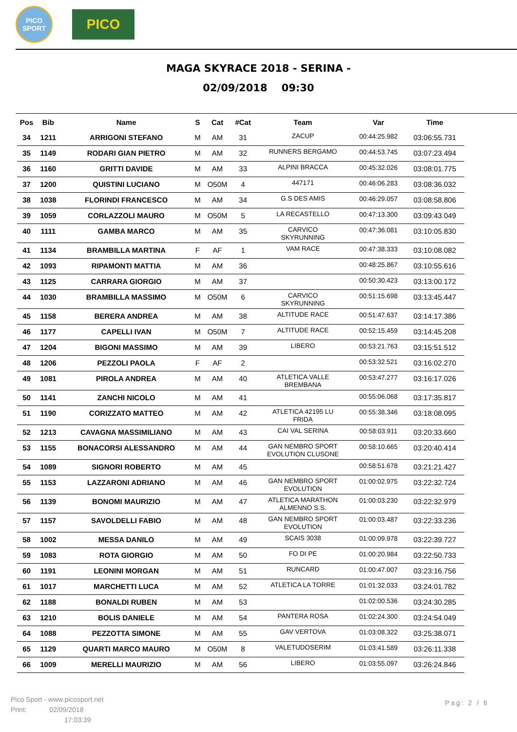PICO
SPORT
PICO
MAGA SKYRACE 2018 - SERINA -
02/09/2018 09:30
| Pos | Bib | Name | S | Cat | #Cat | Team | Var | Time |
| --- | --- | --- | --- | --- | --- | --- | --- | --- |
| 34 | 1211 | ARRIGONI STEFANO | M | AM | 31 | ZACUP | 00:44:25.982 | 03:06:55.731 |
| 35 | 1149 | RODARI GIAN PIETRO | M | AM | 32 | RUNNERS BERGAMO | 00:44:53.745 | 03:07:23.494 |
| 36 | 1160 | GRITTI DAVIDE | M | AM | 33 | ALPINI BRACCA | 00:45:32.026 | 03:08:01.775 |
| 37 | 1200 | QUISTINI LUCIANO | M | O50M | 4 | 447171 | 00:46:06.283 | 03:08:36.032 |
| 38 | 1038 | FLORINDI FRANCESCO | M | AM | 34 | G.S DES AMIS | 00:46:29.057 | 03:08:58.806 |
| 39 | 1059 | CORLAZZOLI MAURO | M | O50M | 5 | LA RECASTELLO | 00:47:13.300 | 03:09:43.049 |
| 40 | 1111 | GAMBA MARCO | M | AM | 35 | CARVICO SKYRUNNING | 00:47:36.081 | 03:10:05.830 |
| 41 | 1134 | BRAMBILLA MARTINA | F | AF | 1 | VAM RACE | 00:47:38.333 | 03:10:08.082 |
| 42 | 1093 | RIPAMONTI MATTIA | M | AM | 36 | | 00:48:25.867 | 03:10:55.616 |
| 43 | 1125 | CARRARA GIORGIO | M | AM | 37 | | 00:50:30.423 | 03:13:00.172 |
| 44 | 1030 | BRAMBILLA MASSIMO | M | O50M | 6 | CARVICO SKYRUNNING | 00:51:15.698 | 03:13:45.447 |
| 45 | 1158 | BERERA ANDREA | M | AM | 38 | ALTITUDE RACE | 00:51:47.637 | 03:14:17.386 |
| 46 | 1177 | CAPELLI IVAN | M | O50M | 7 | ALTITUDE RACE | 00:52:15.459 | 03:14:45.208 |
| 47 | 1204 | BIGONI MASSIMO | M | AM | 39 | LIBERO | 00:53:21.763 | 03:15:51.512 |
| 48 | 1206 | PEZZOLI PAOLA | F | AF | 2 | | 00:53:32.521 | 03:16:02.270 |
| 49 | 1081 | PIROLA ANDREA | M | AM | 40 | ATLETICA VALLE BREMBANA | 00:53:47.277 | 03:16:17.026 |
| 50 | 1141 | ZANCHI NICOLO | M | AM | 41 | | 00:55:06.068 | 03:17:35.817 |
| 51 | 1190 | CORIZZATO MATTEO | M | AM | 42 | ATLETICA 42195 LU FRIDA | 00:55:38.346 | 03:18:08.095 |
| 52 | 1213 | CAVAGNA MASSIMILIANO | M | AM | 43 | CAI VAL SERINA | 00:58:03.911 | 03:20:33.660 |
| 53 | 1155 | BONACORSI ALESSANDRO | M | AM | 44 | GAN NEMBRO SPORT EVOLUTION CLUSONE | 00:58:10.665 | 03:20:40.414 |
| 54 | 1089 | SIGNORI ROBERTO | M | AM | 45 | | 00:58:51.678 | 03:21:21.427 |
| 55 | 1153 | LAZZARONI ADRIANO | M | AM | 46 | GAN NEMBRO SPORT EVOLUTION | 01:00:02.975 | 03:22:32.724 |
| 56 | 1139 | BONOMI MAURIZIO | M | AM | 47 | ATLETICA MARATHON ALMENNO S.S. | 01:00:03.230 | 03:22:32.979 |
| 57 | 1157 | SAVOLDELLI FABIO | M | AM | 48 | GAN NEMBRO SPORT EVOLUTION | 01:00:03.487 | 03:22:33.236 |
| 58 | 1002 | MESSA DANILO | M | AM | 49 | SCAIS 3038 | 01:00:09.978 | 03:22:39.727 |
| 59 | 1083 | ROTA GIORGIO | M | AM | 50 | FO DI PE | 01:00:20.984 | 03:22:50.733 |
| 60 | 1191 | LEONINI MORGAN | M | AM | 51 | RUNCARD | 01:00:47.007 | 03:23:16.756 |
| 61 | 1017 | MARCHETTI LUCA | M | AM | 52 | ATLETICA LA TORRE | 01:01:32.033 | 03:24:01.782 |
| 62 | 1188 | BONALDI RUBEN | M | AM | 53 | | 01:02:00.536 | 03:24:30.285 |
| 63 | 1210 | BOLIS DANIELE | M | AM | 54 | PANTERA ROSA | 01:02:24.300 | 03:24:54.049 |
| 64 | 1088 | PEZZOTTA SIMONE | M | AM | 55 | GAV VERTOVA | 01:03:08.322 | 03:25:38.071 |
| 65 | 1129 | QUARTI MARCO MAURO | M | O50M | 8 | VALETUDOSERIM | 01:03:41.589 | 03:26:11.338 |
| 66 | 1009 | MERELLI MAURIZIO | M | AM | 56 | LIBERO | 01:03:55.097 | 03:26:24.846 |
Pico Sport - www.picosport.net
Print: 02/09/2018
17:03:39
Pag: 2 / 6